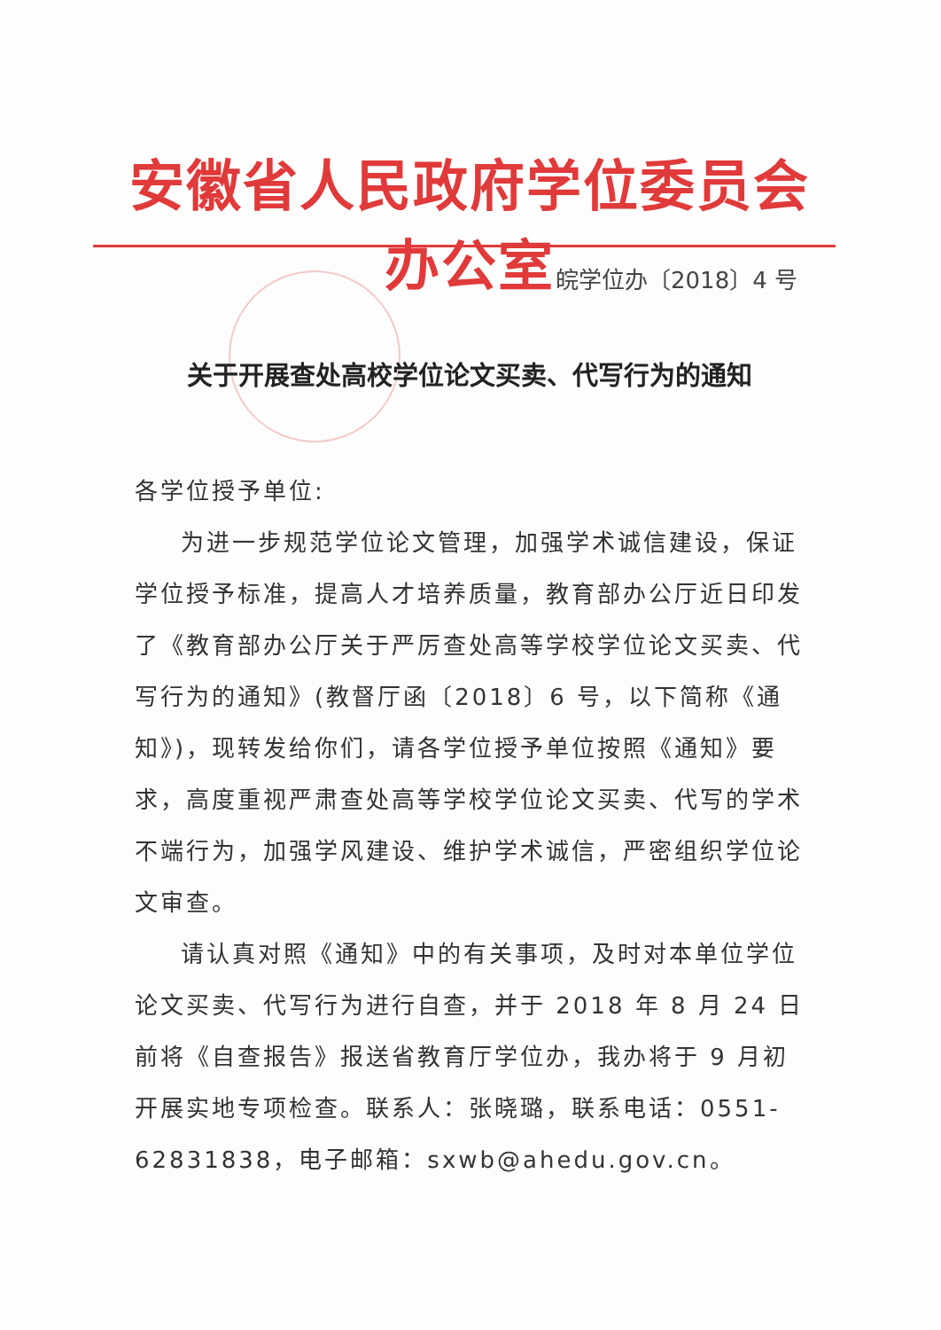安徽省人民政府学位委员会办公室
皖学位办〔2018〕4 号
关于开展查处高校学位论文买卖、代写行为的通知
各学位授予单位:
为进一步规范学位论文管理，加强学术诚信建设，保证学位授予标准，提高人才培养质量，教育部办公厅近日印发了《教育部办公厅关于严厉查处高等学校学位论文买卖、代写行为的通知》(教督厅函〔2018〕6 号，以下简称《通知》)，现转发给你们，请各学位授予单位按照《通知》要求，高度重视严肃查处高等学校学位论文买卖、代写的学术不端行为，加强学风建设、维护学术诚信，严密组织学位论文审查。
请认真对照《通知》中的有关事项，及时对本单位学位论文买卖、代写行为进行自查，并于 2018 年 8 月 24 日前将《自查报告》报送省教育厅学位办，我办将于 9 月初开展实地专项检查。联系人：张晓璐，联系电话：0551-62831838，电子邮箱：sxwb@ahedu.gov.cn。